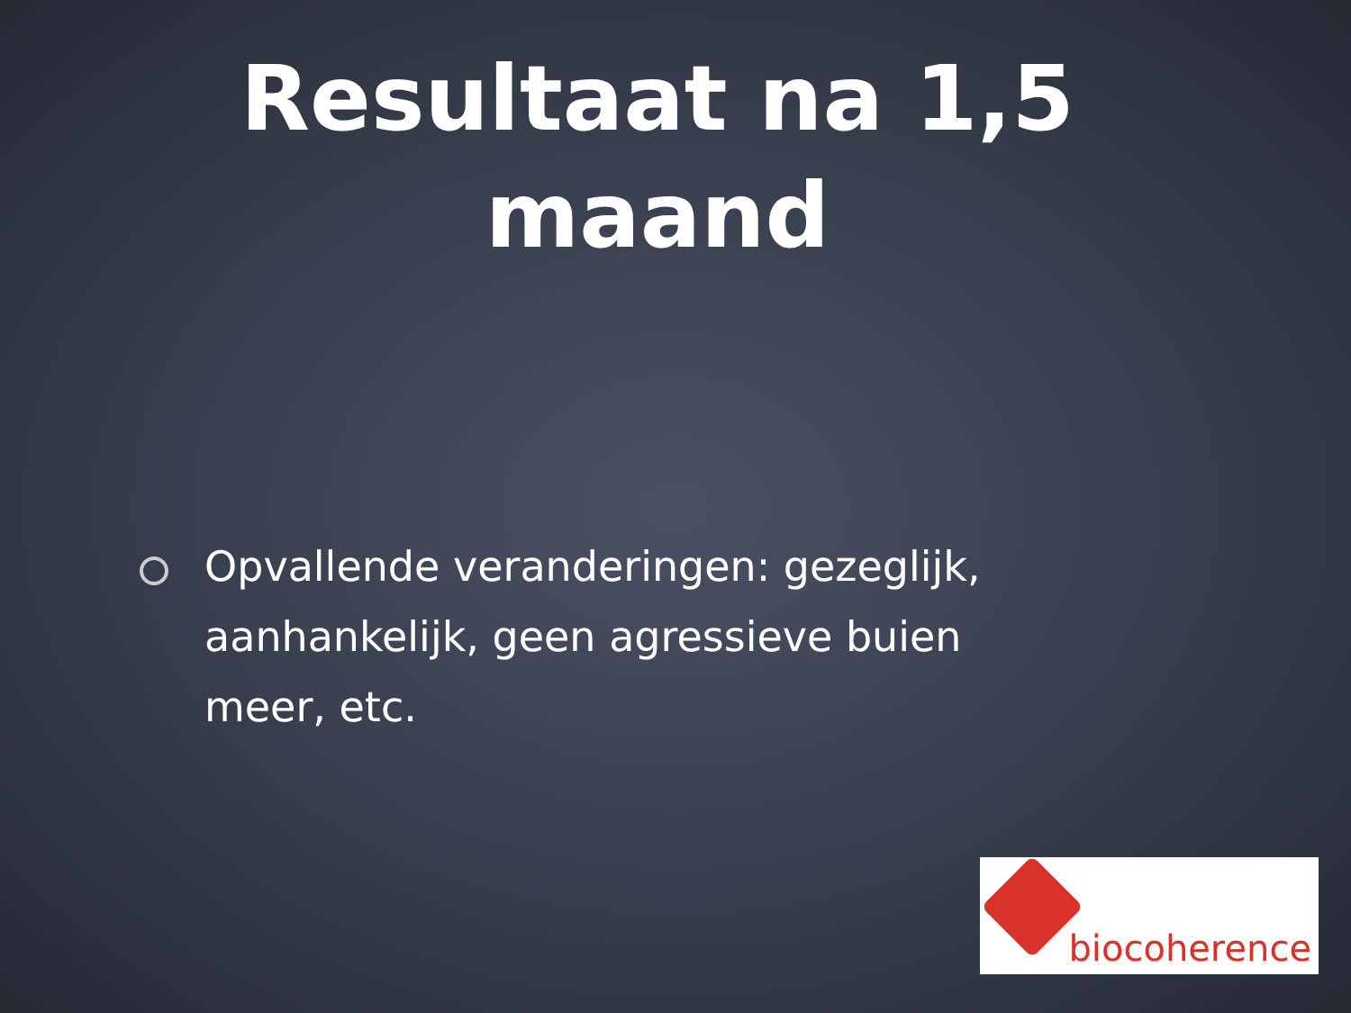Resultaat na 1,5 maand
Opvallende veranderingen: gezeglijk, aanhankelijk, geen agressieve buien meer, etc.
biocoherence